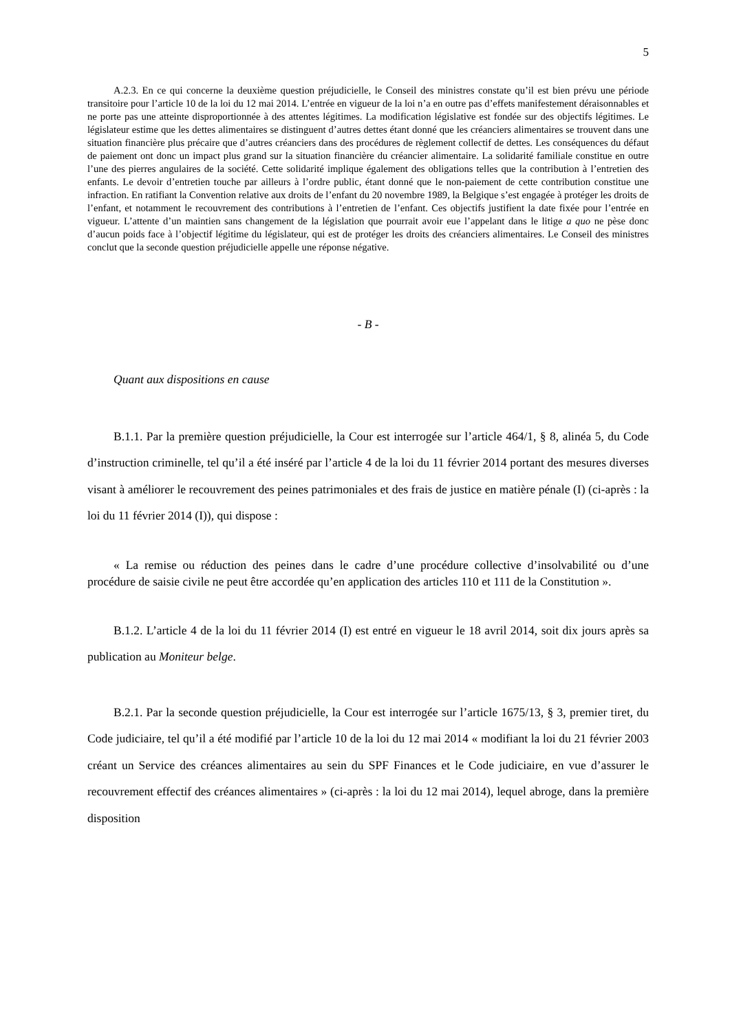5
A.2.3. En ce qui concerne la deuxième question préjudicielle, le Conseil des ministres constate qu’il est bien prévu une période transitoire pour l’article 10 de la loi du 12 mai 2014. L’entrée en vigueur de la loi n’a en outre pas d’effets manifestement déraisonnables et ne porte pas une atteinte disproportionnée à des attentes légitimes. La modification législative est fondée sur des objectifs légitimes. Le législateur estime que les dettes alimentaires se distinguent d’autres dettes étant donné que les créanciers alimentaires se trouvent dans une situation financière plus précaire que d’autres créanciers dans des procédures de règlement collectif de dettes. Les conséquences du défaut de paiement ont donc un impact plus grand sur la situation financière du créancier alimentaire. La solidarité familiale constitue en outre l’une des pierres angulaires de la société. Cette solidarité implique également des obligations telles que la contribution à l’entretien des enfants. Le devoir d’entretien touche par ailleurs à l’ordre public, étant donné que le non-paiement de cette contribution constitue une infraction. En ratifiant la Convention relative aux droits de l’enfant du 20 novembre 1989, la Belgique s’est engagée à protéger les droits de l’enfant, et notamment le recouvrement des contributions à l’entretien de l’enfant. Ces objectifs justifient la date fixée pour l’entrée en vigueur. L’attente d’un maintien sans changement de la législation que pourrait avoir eue l’appelant dans le litige a quo ne pèse donc d’aucun poids face à l’objectif légitime du législateur, qui est de protéger les droits des créanciers alimentaires. Le Conseil des ministres conclut que la seconde question préjudicielle appelle une réponse négative.
- B -
Quant aux dispositions en cause
B.1.1. Par la première question préjudicielle, la Cour est interrogée sur l’article 464/1, § 8, alinéa 5, du Code d’instruction criminelle, tel qu’il a été inséré par l’article 4 de la loi du 11 février 2014 portant des mesures diverses visant à améliorer le recouvrement des peines patrimoniales et des frais de justice en matière pénale (I) (ci-après : la loi du 11 février 2014 (I)), qui dispose :
« La remise ou réduction des peines dans le cadre d’une procédure collective d’insolvabilité ou d’une procédure de saisie civile ne peut être accordée qu’en application des articles 110 et 111 de la Constitution ».
B.1.2. L’article 4 de la loi du 11 février 2014 (I) est entré en vigueur le 18 avril 2014, soit dix jours après sa publication au Moniteur belge.
B.2.1. Par la seconde question préjudicielle, la Cour est interrogée sur l’article 1675/13, § 3, premier tiret, du Code judiciaire, tel qu’il a été modifié par l’article 10 de la loi du 12 mai 2014 « modifiant la loi du 21 février 2003 créant un Service des créances alimentaires au sein du SPF Finances et le Code judiciaire, en vue d’assurer le recouvrement effectif des créances alimentaires » (ci-après : la loi du 12 mai 2014), lequel abroge, dans la première disposition